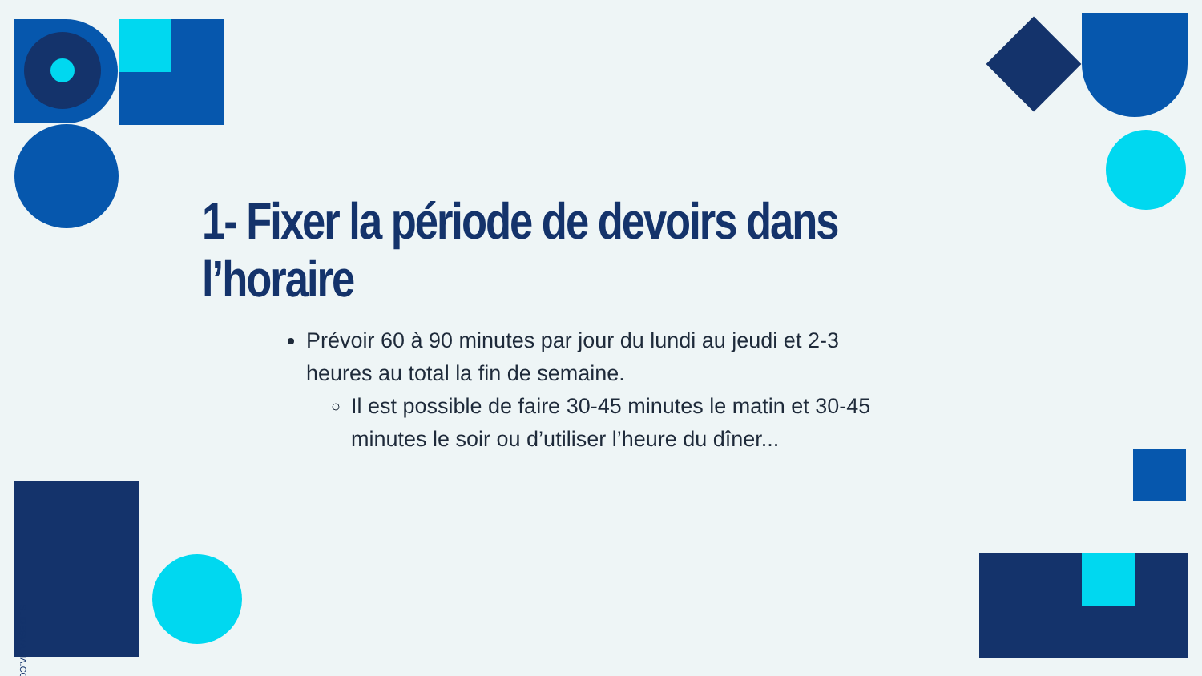1- Fixer la période de devoirs dans l’horaire
Prévoir 60 à 90 minutes par jour du lundi au jeudi et 2-3 heures au total la fin de semaine.
Il est possible de faire 30-45 minutes le matin et 30-45 minutes le soir ou d’utiliser l’heure du dîner...
SLIDESMANIA.COM